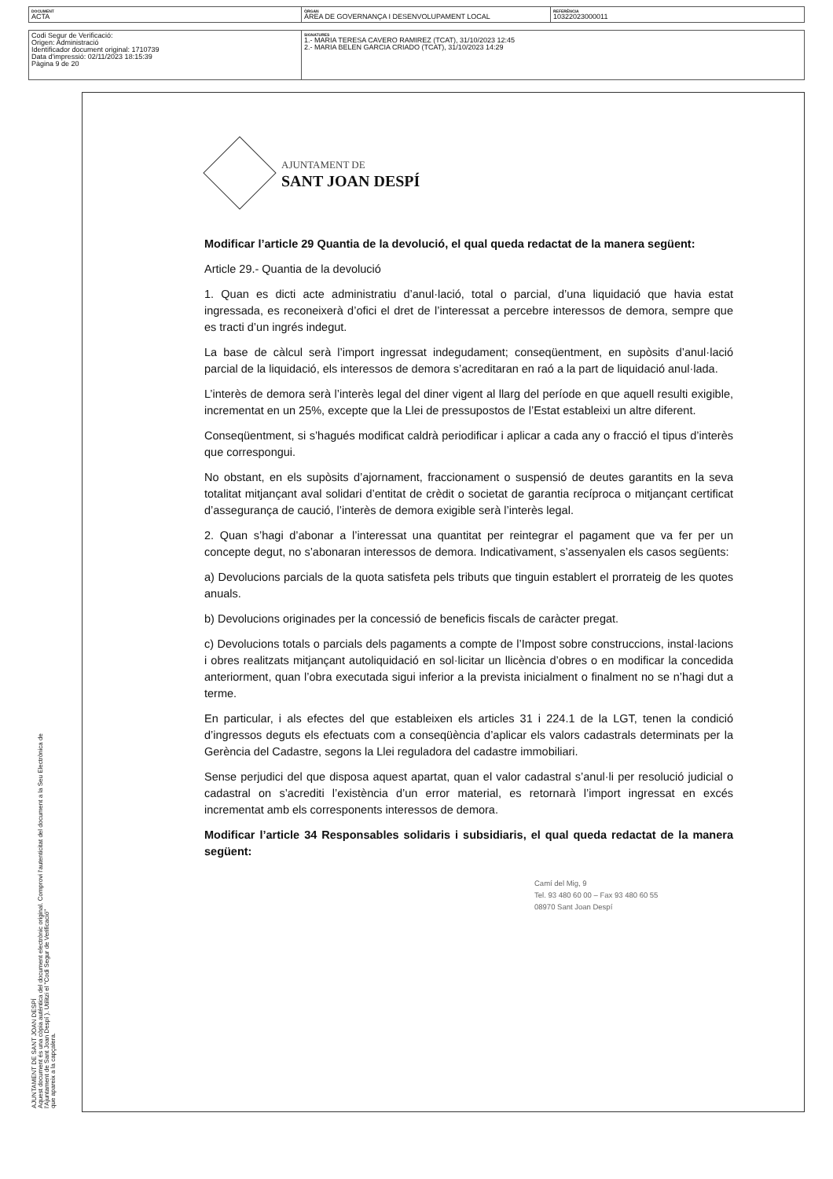| DOCUMENT ACTA | ÒRGAN ÀREA DE GOVERNANÇA I DESENVOLUPAMENT LOCAL | REFERÈNCIA 10322023000011 |
| Codi Segur de Verificació: Origen: Administració Identificador document original: 1710739 Data d'impressió: 02/11/2023 18:15:39 Pàgina 9 de 20 | SIGNATURES 1.- MARIA TERESA CAVERO RAMIREZ (TCAT), 31/10/2023 12:45 2.- MARIA BELEN GARCIA CRIADO (TCAT), 31/10/2023 14:29 |
AJUNTAMENT DE SANT JOAN DESPÍ
Aquest document és una còpia autèntica del document electrònic original. Comprovi l'autenticitat del document a la Seu Electrònica de
l'Ajuntament de Sant Joan Despí ). Utilitzi el "Codi Segur de Verificació"
que apareix a la capçalera.
AJUNTAMENT DE
SANT JOAN DESPÍ
Modificar l’article 29 Quantia de la devolució, el qual queda redactat de la manera següent:
Article 29.- Quantia de la devolució
1. Quan es dicti acte administratiu d’anul·lació, total o parcial, d’una liquidació que havia estat ingressada, es reconeixerà d’ofici el dret de l’interessat a percebre interessos de demora, sempre que es tracti d’un ingrés indegut.
La base de càlcul serà l’import ingressat indegudament; conseqüentment, en supòsits d’anul·lació parcial de la liquidació, els interessos de demora s’acreditaran en raó a la part de liquidació anul·lada.
L’interès de demora serà l’interès legal del diner vigent al llarg del període en que aquell resulti exigible, incrementat en un 25%, excepte que la Llei de pressupostos de l’Estat estableixi un altre diferent.
Conseqüentment, si s’hagués modificat caldrà periodificar i aplicar a cada any o fracció el tipus d’interès que correspongui.
No obstant, en els supòsits d’ajornament, fraccionament o suspensió de deutes garantits en la seva totalitat mitjançant aval solidari d’entitat de crèdit o societat de garantia recíproca o mitjançant certificat d’assegurança de caució, l’interès de demora exigible serà l’interès legal.
2. Quan s’hagi d’abonar a l’interessat una quantitat per reintegrar el pagament que va fer per un concepte degut, no s’abonaran interessos de demora. Indicativament, s’assenyalen els casos següents:
a) Devolucions parcials de la quota satisfeta pels tributs que tinguin establert el prorrateig de les quotes anuals.
b) Devolucions originades per la concessió de beneficis fiscals de caràcter pregat.
c) Devolucions totals o parcials dels pagaments a compte de l’Impost sobre construccions, instal·lacions i obres realitzats mitjançant autoliquidació en sol·licitar un llicència d’obres o en modificar la concedida anteriorment, quan l’obra executada sigui inferior a la prevista inicialment o finalment no se n’hagi dut a terme.
En particular, i als efectes del que estableixen els articles 31 i 224.1 de la LGT, tenen la condició d’ingressos deguts els efectuats com a conseqüència d’aplicar els valors cadastrals determinats per la Gerència del Cadastre, segons la Llei reguladora del cadastre immobiliari.
Sense perjudici del que disposa aquest apartat, quan el valor cadastral s’anul·li per resolució judicial o cadastral on s’acrediti l’existència d’un error material, es retornarà l’import ingressat en excés incrementat amb els corresponents interessos de demora.
Modificar l’article 34 Responsables solidaris i subsidiaris, el qual queda redactat de la manera següent:
Camí del Mig, 9
Tel. 93 480 60 00 – Fax 93 480 60 55
08970 Sant Joan Despí